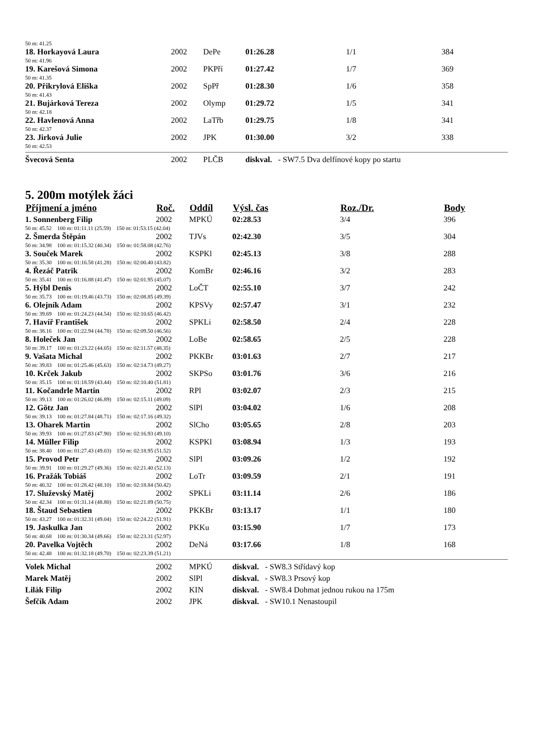| 50 m: 41.25 | | | | | |
| 18. Horkayová Laura | 2002 | DePe | 01:26.28 | 1/1 | 384 |
| 50 m: 41.96 | | | | | |
| 19. Karešová Simona | 2002 | PKPří | 01:27.42 | 1/7 | 369 |
| 50 m: 41.35 | | | | | |
| 20. Přikrylová Eliška | 2002 | SpPř | 01:28.30 | 1/6 | 358 |
| 50 m: 41.43 | | | | | |
| 21. Bujárková Tereza | 2002 | Olymp | 01:29.72 | 1/5 | 341 |
| 50 m: 42.18 | | | | | |
| 22. Havlenová Anna | 2002 | LaTřb | 01:29.75 | 1/8 | 341 |
| 50 m: 42.37 | | | | | |
| 23. Jirková Julie | 2002 | JPK | 01:30.00 | 3/2 | 338 |
| 50 m: 42.53 | | | | | |
| Švecová Senta | 2002 | PLČB | diskval. - SW7.5 Dva delfínové kopy po startu | | |
5. 200m motýlek žáci
| Příjmení a jméno | Roč. | Oddíl | Výsl. čas | Roz./Dr. | Body |
| --- | --- | --- | --- | --- | --- |
| 1. Sonnenberg Filip | 2002 | MPKÚ | 02:28.53 | 3/4 | 396 |
| 50 m: 45.52 100 m: 01:11.11 (25.59) 150 m: 01:53.15 (42.04) | | | | | |
| 2. Šmerda Štěpán | 2002 | TJVs | 02:42.30 | 3/5 | 304 |
| 50 m: 34.98 100 m: 01:15.32 (40.34) 150 m: 01:58.08 (42.76) | | | | | |
| 3. Souček Marek | 2002 | KSPKl | 02:45.13 | 3/8 | 288 |
| 50 m: 35.30 100 m: 01:16.58 (41.28) 150 m: 02:00.40 (43.82) | | | | | |
| 4. Řezáč Patrik | 2002 | KomBr | 02:46.16 | 3/2 | 283 |
| 50 m: 35.41 100 m: 01:16.88 (41.47) 150 m: 02:01.95 (45.07) | | | | | |
| 5. Hýbl Denis | 2002 | LoČT | 02:55.10 | 3/7 | 242 |
| 50 m: 35.73 100 m: 01:19.46 (43.73) 150 m: 02:08.85 (49.39) | | | | | |
| 6. Olejník Adam | 2002 | KPSVy | 02:57.47 | 3/1 | 232 |
| 50 m: 39.69 100 m: 01:24.23 (44.54) 150 m: 02:10.65 (46.42) | | | | | |
| 7. Havíř František | 2002 | SPKLi | 02:58.50 | 2/4 | 228 |
| 50 m: 38.16 100 m: 01:22.94 (44.78) 150 m: 02:09.50 (46.56) | | | | | |
| 8. Holeček Jan | 2002 | LoBe | 02:58.65 | 2/5 | 228 |
| 50 m: 39.17 100 m: 01:23.22 (44.05) 150 m: 02:11.57 (48.35) | | | | | |
| 9. Vašata Michal | 2002 | PKKBr | 03:01.63 | 2/7 | 217 |
| 50 m: 39.83 100 m: 01:25.46 (45.63) 150 m: 02:14.73 (49.27) | | | | | |
| 10. Krček Jakub | 2002 | SKPSo | 03:01.76 | 3/6 | 216 |
| 50 m: 35.15 100 m: 01:18.59 (43.44) 150 m: 02:10.40 (51.81) | | | | | |
| 11. Kočandrle Martin | 2002 | RPl | 03:02.07 | 2/3 | 215 |
| 50 m: 39.13 100 m: 01:26.02 (46.89) 150 m: 02:15.11 (49.09) | | | | | |
| 12. Götz Jan | 2002 | SlPl | 03:04.02 | 1/6 | 208 |
| 50 m: 39.13 100 m: 01:27.84 (48.71) 150 m: 02:17.16 (49.32) | | | | | |
| 13. Oharek Martin | 2002 | SlCho | 03:05.65 | 2/8 | 203 |
| 50 m: 39.93 100 m: 01:27.83 (47.90) 150 m: 02:16.93 (49.10) | | | | | |
| 14. Müller Filip | 2002 | KSPKl | 03:08.94 | 1/3 | 193 |
| 50 m: 38.40 100 m: 01:27.43 (49.03) 150 m: 02:18.95 (51.52) | | | | | |
| 15. Provod Petr | 2002 | SlPl | 03:09.26 | 1/2 | 192 |
| 50 m: 39.91 100 m: 01:29.27 (49.36) 150 m: 02:21.40 (52.13) | | | | | |
| 16. Pražák Tobiáš | 2002 | LoTr | 03:09.59 | 2/1 | 191 |
| 50 m: 40.32 100 m: 01:28.42 (48.10) 150 m: 02:18.84 (50.42) | | | | | |
| 17. Služevský Matěj | 2002 | SPKLi | 03:11.14 | 2/6 | 186 |
| 50 m: 42.34 100 m: 01:31.14 (48.80) 150 m: 02:21.89 (50.75) | | | | | |
| 18. Štaud Sebastien | 2002 | PKKBr | 03:13.17 | 1/1 | 180 |
| 50 m: 43.27 100 m: 01:32.31 (49.04) 150 m: 02:24.22 (51.91) | | | | | |
| 19. Jaskulka Jan | 2002 | PKKu | 03:15.90 | 1/7 | 173 |
| 50 m: 40.68 100 m: 01:30.34 (49.66) 150 m: 02:23.31 (52.97) | | | | | |
| 20. Pavelka Vojtěch | 2002 | DeNá | 03:17.66 | 1/8 | 168 |
| 50 m: 42.48 100 m: 01:32.18 (49.70) 150 m: 02:23.39 (51.21) | | | | | |
| Volek Michal | 2002 | MPKÚ | diskval. - SW8.3 Střídavý kop | | |
| Marek Matěj | 2002 | SlPl | diskval. - SW8.3 Prsový kop | | |
| Lilák Filip | 2002 | KIN | diskval. - SW8.4 Dohmat jednou rukou na 175m | | |
| Šefčík Adam | 2002 | JPK | diskval. - SW10.1 Nenastoupil | | |